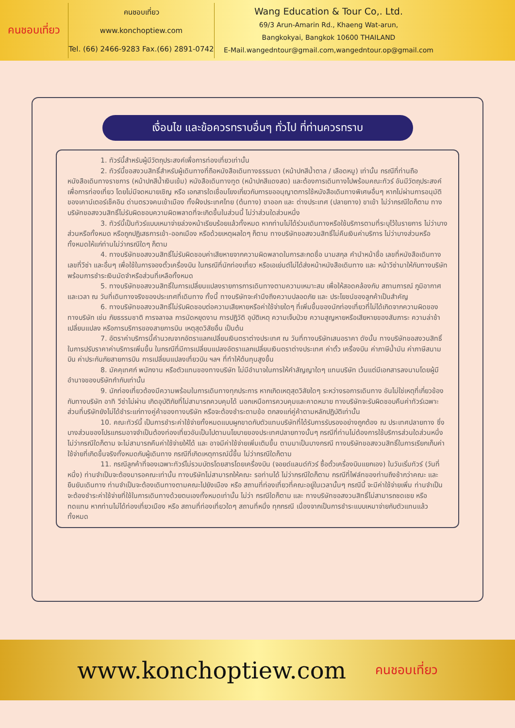คนชอบเที่ยว
คนชอบเที่ยว
www.konchoptiew.com
Tel. (66) 2466-9283 Fax.(66) 2891-0742
Wang Education & Tour Co,. Ltd.
69/3 Arun-Amarin Rd., Khaeng Wat-arun,
Bangkokyai, Bangkok 10600 THAILAND
E-Mail.wangedntour@gmail.com,wangedntour.op@gmail.com
เงื่อนไข และข้อควรทราบอื่นๆ ทั่วไป ที่ท่านควรทราบ
1. ทัวร์นี้สำหรับผู้มีวัตถุประสงค์เพื่อการท่องเที่ยวเท่านั้น
2. ทัวร์นี้ขอสงวนสิทธิ์สำหรับผู้เดินทางที่ถือหนังสือเดินทางธรรมดา (หน้าปกสีน้ำตาล / เลือดหมู) เท่านั้น กรณีที่ท่านถือหนังสือเดินทางราชการ (หน้าปกสีน้ำเงินเข้ม) หนังสือเดินทางทูต (หน้าปกสีแดงสด) และต้องการเดินทางไปพร้อมคณะทัวร์ อันมีวัตถุประสงค์เพื่อการท่องเที่ยว โดยไม่มีจดหมายเชิญ หรือ เอกสารใดเชื่อมโยงเกี่ยวกับการขออนุญาตการใช้หนังสือเดินทางพิเศษอื่นๆ หากไม่ผ่านการอนุมัติของเคาน์เตอร์เช็คอิน ด่านตรวจคนเข้าเมือง ทั้งฝั่งประเทศไทย (ต้นทาง) ขาออก และ ต่างประเทศ (ปลายทาง) ขาเข้า ไม่ว่ากรณีใดก็ตาม ทางบริษัทขอสงวนสิทธิ์ไม่รับผิดชอบความผิดพลาดที่จะเกิดขึ้นในส่วนนี้ ไม่ว่าส่วนใดส่วนหนึ่ง
3. ทัวร์นี้เป็นทัวร์แบบเหมาจ่ายล่วงหน้าเรียบร้อยแล้วทั้งหมด หากท่านไม่ได้ร่วมเดินทางหรือใช้บริการตามที่ระบุไว้ในรายการ ไม่ว่าบางส่วนหรือทั้งหมด หรือถูกปฏิเสธการเข้า-ออกเมือง หรือด้วยเหตุผลใดๆ ก็ตาม ทางบริษัทขอสงวนสิทธิ์ไม่คืนเงินค่าบริการ ไม่ว่าบางส่วนหรือทั้งหมดให้แก่ท่านไม่ว่ากรณีใดๆ ก็ตาม
4. ทางบริษัทขอสงวนสิทธิ์ไม่รับผิดชอบค่าเสียหายจากความผิดพลาดในการสะกดชื่อ นามสกุล คำนำหน้าชื่อ เลขที่หนังสือเดินทาง เลขที่วีซ่า และอื่นๆ เพื่อใช้ในการจองตั๋วเครื่องบิน ในกรณีที่นักท่องเที่ยว หรือเอเย่นต์ไม่ได้ส่งหน้าหนังสือเดินทาง และ หน้าวีซ่ามาให้กับทางบริษัทพร้อมการชำระเงินมัดจำหรือส่วนที่เหลือทั้งหมด
5. ทางบริษัทขอสงวนสิทธิ์ในการเปลี่ยนแปลงรายการการเดินทางตามความเหมาะสม เพื่อให้สอดคล้องกับ สถานการณ์ ภูมิอากาศ และเวลา ณ วันที่เดินทางจริงของประเทศที่เดินทาง ทั้งนี้ ทางบริษัทจะคำนึงถึงความปลอดภัย และ ประโยชน์ของลูกค้าเป็นสำคัญ
6. ทางบริษัทขอสงวนสิทธิ์ไม่รับผิดชอบต่อความเสียหายหรือค่าใช้จ่ายใดๆ ที่เพิ่มขึ้นของนักท่องเที่ยวที่ไม่ได้เกิดจากความผิดของทางบริษัท เช่น ภัยธรรมชาติ การจลาจล การนัดหยุดงาน การปฎิวัติ อุบัติเหตุ ความเจ็บป่วย ความสูญหายหรือเสียหายของสัมภาระ ความล่าช้า เปลี่ยนแปลง หรือการบริการของสายการบิน เหตุสุดวิสัยอื่น เป็นต้น
7. อัตราค่าบริการนี้คำนวณจากอัตราแลกเปลี่ยนเงินตราต่างประเทศ ณ วันที่ทางบริษัทเสนอราคา ดังนั้น ทางบริษัทขอสงวนสิทธิ์ในการปรับราคาค่าบริการเพิ่มขึ้น ในกรณีที่มีการเปลี่ยนแปลงอัตราแลกเปลี่ยนเงินตราต่างประเทศ ค่าตั๋ว เครื่องบิน ค่าภาษีน้ำมัน ค่าภาษีสนามบิน ค่าประกันภัยสายการบิน การเปลี่ยนแปลงเที่ยวบิน ฯลฯ ที่ทำให้ต้นทุนสูงขึ้น
8. มัคคุเทศก์ พนักงาน หรือตัวแทนของทางบริษัท ไม่มีอำนาจในการให้คำสัญญาใดๆ แทนบริษัท เว้นแต่มีเอกสารลงนามโดยผู้มีอำนาจของบริษัทกำกับเท่านั้น
9. นักท่องเที่ยวต้องมีความพร้อมในการเดินทางทุกประการ หากเกิดเหตุสุดวิสัยใดๆ ระหว่างรอการเดินทาง อันไม่ใช่เหตุที่เกี่ยวข้องกับทางบริษัท อาทิ วีซ่าไม่ผ่าน เกิดอุบัติภัยที่ไม่สามารถควบคุมได้ นอกเหนือการควบคุมและคาดหมาย ทางบริษัทจะรับผิดชอบคืนค่าทัวร์เฉพาะส่วนที่บริษัทยังไม่ได้ชำระแก่ทางคู่ค้าของทางบริษัท หรือจะต้องชำระตามข้อ ตกลงแก่คู่ค้าตามหลักปฎิบัติเท่านั้น
10. คณะทัวร์นี้ เป็นการชำระค่าใช้จ่ายทั้งหมดแบบผูกขาดกับตัวแทนบริษัทที่ได้รับการรับรองอย่างถูกต้อง ณ ประเทศปลายทาง ซึ่งบางส่วนของโปรแกรมอาจจำเป็นต้องท่องเที่ยวอันเป็นไปตามนโยบายของประเทศปลายทางนั้นๆ กรณีที่ท่านไม่ต้องการใช้บริการส่วนใดส่วนหนึ่ง ไม่ว่ากรณีใดก็ตาม จะไม่สามารถคืนค่าใช้จ่ายให้ได้ และ อาจมีค่าใช้จ่ายเพิ่มเติมขึ้น ตามมาเป็นบางกรณี ทางบริษัทขอสงวนสิทธิ์ในการเรียกเก็บค่าใช้จ่ายที่เกิดขึ้นจริงทั้งหมดกับผู้เดินทาง กรณีที่เกิดเหตุการณ์นี้ขึ้น ไม่ว่ากรณีใดก็ตาม
11. กรณีลูกค้าที่จองเฉพาะทัวร์ไม่รวมบัตรโดยสารโดยเครื่องบิน (จอยด์แลนด์ทัวร์ ซื้อตั๋วเครื่องบินแยกเอง) ในวันเริ่มทัวร์ (วันที่หนึ่ง) ท่านจำเป็นจะต้องมารอคณะเท่านั้น ทางบริษัทไม่สามารถให้คณะ รอท่านได้ ไม่ว่ากรณีใดก็ตาม กรณีที่ไฟล์ทของท่านถึงช้ากว่าคณะ และ ยืนยันเดินทาง ท่านจำเป็นจะต้องเดินทางตามคณะไปยังเมือง หรือ สถานที่ท่องเที่ยวที่คณะอยู่ในเวลานั้นๆ กรณีนี้ จะมีค่าใช้จ่ายเพิ่ม ท่านจำเป็นจะต้องชำระค่าใช้จ่ายที่ใช้ในการเดินทางด้วยตนเองทั้งหมดเท่านั้น ไม่ว่า กรณีใดก็ตาม และ ทางบริษัทขอสงวนสิทธิ์ไม่สามารถชดเชย หรือ ทดแทน หากท่านไม่ได้ท่องเที่ยวเมือง หรือ สถานที่ท่องเที่ยวใดๆ สถานที่หนึ่ง ทุกกรณี เนื่องจากเป็นการชำระแบบเหมาจ่ายกับตัวแทนแล้วทั้งหมด
www.konchoptiew.com คนชอบเที่ยว